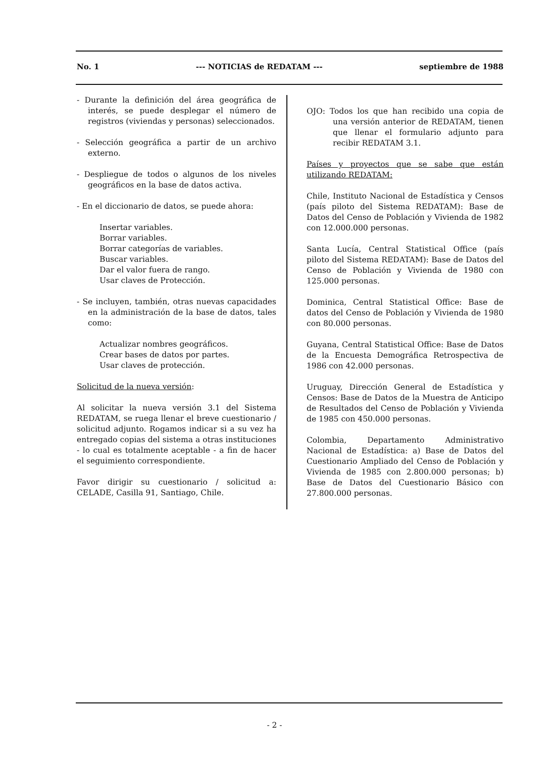No. 1 --- NOTICIAS de REDATAM --- septiembre de 1988
- Durante la definición del área geográfica de interés, se puede desplegar el número de registros (viviendas y personas) seleccionados.
- Selección geográfica a partir de un archivo externo.
- Despliegue de todos o algunos de los niveles geográficos en la base de datos activa.
- En el diccionario de datos, se puede ahora:
Insertar variables.
Borrar variables.
Borrar categorías de variables.
Buscar variables.
Dar el valor fuera de rango.
Usar claves de Protección.
- Se incluyen, también, otras nuevas capacidades en la administración de la base de datos, tales como:
Actualizar nombres geográficos.
Crear bases de datos por partes.
Usar claves de protección.
Solicitud de la nueva versión:
Al solicitar la nueva versión 3.1 del Sistema REDATAM, se ruega llenar el breve cuestionario / solicitud adjunto. Rogamos indicar si a su vez ha entregado copias del sistema a otras instituciones - lo cual es totalmente aceptable - a fin de hacer el seguimiento correspondiente.
Favor dirigir su cuestionario / solicitud a: CELADE, Casilla 91, Santiago, Chile.
OJO: Todos los que han recibido una copia de una versión anterior de REDATAM, tienen que llenar el formulario adjunto para recibir REDATAM 3.1.
Países y proyectos que se sabe que están utilizando REDATAM:
Chile, Instituto Nacional de Estadística y Censos (país piloto del Sistema REDATAM): Base de Datos del Censo de Población y Vivienda de 1982 con 12.000.000 personas.
Santa Lucía, Central Statistical Office (país piloto del Sistema REDATAM): Base de Datos del Censo de Población y Vivienda de 1980 con 125.000 personas.
Dominica, Central Statistical Office: Base de datos del Censo de Población y Vivienda de 1980 con 80.000 personas.
Guyana, Central Statistical Office: Base de Datos de la Encuesta Demográfica Retrospectiva de 1986 con 42.000 personas.
Uruguay, Dirección General de Estadística y Censos: Base de Datos de la Muestra de Anticipo de Resultados del Censo de Población y Vivienda de 1985 con 450.000 personas.
Colombia, Departamento Administrativo Nacional de Estadística: a) Base de Datos del Cuestionario Ampliado del Censo de Población y Vivienda de 1985 con 2.800.000 personas; b) Base de Datos del Cuestionario Básico con 27.800.000 personas.
- 2 -